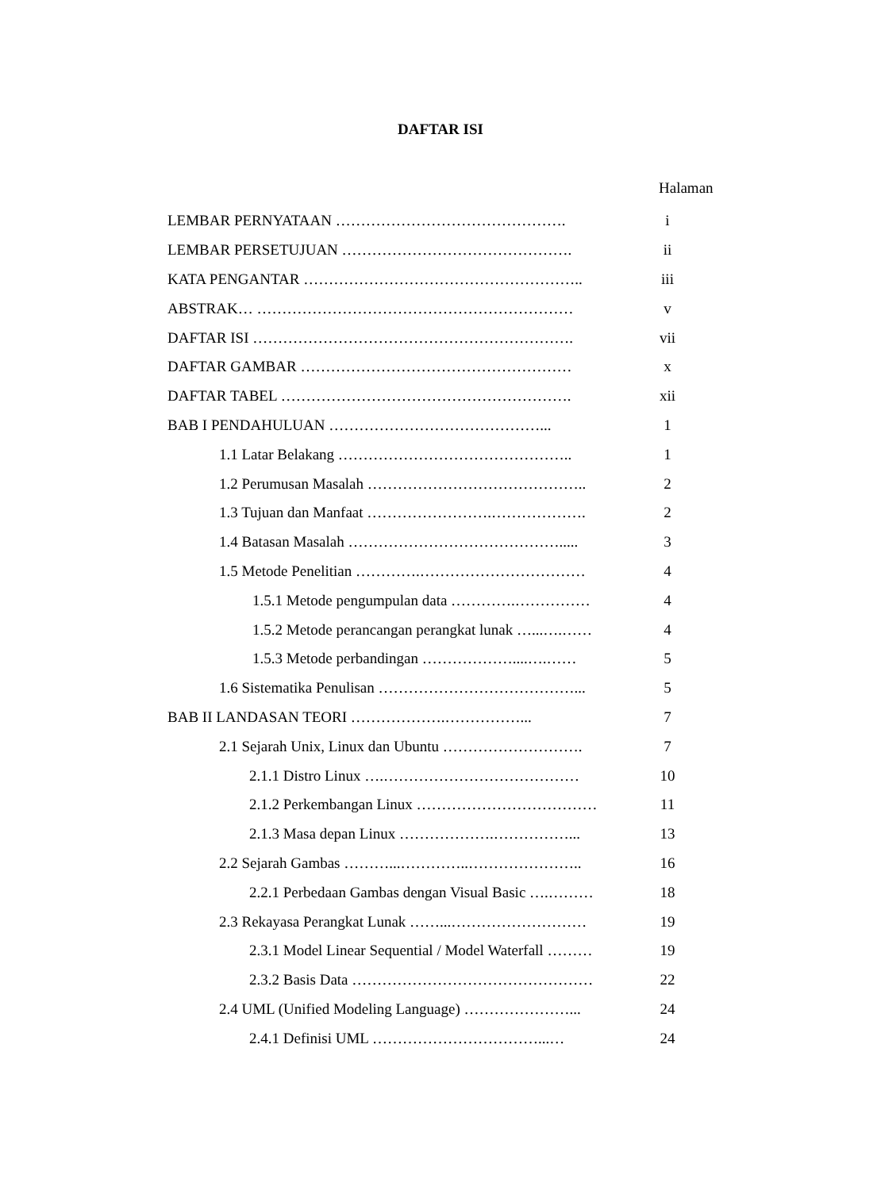DAFTAR ISI
Halaman
LEMBAR PERNYATAAN ………………………………………. i
LEMBAR PERSETUJUAN ………………………………………. ii
KATA PENGANTAR ……………………………………………….. iii
ABSTRAK… ……………………………………………………… v
DAFTAR ISI ………………………………………………………. vii
DAFTAR GAMBAR ……………………………………………… x
DAFTAR TABEL …………………………………………………. xii
BAB I PENDAHULUAN ……………………………………... 1
1.1 Latar Belakang ……………………………………….. 1
1.2 Perumusan Masalah …………………………………….. 2
1.3 Tujuan dan Manfaat …………………….………………. 2
1.4 Batasan Masalah ……………………………………..... 3
1.5 Metode Penelitian ………….…………………………… 4
1.5.1 Metode pengumpulan data ………….…………… 4
1.5.2 Metode perancangan perangkat lunak …...….…… 4
1.5.3 Metode perbandingan ………………....….…… 5
1.6 Sistematika Penulisan …………………………………... 5
BAB II LANDASAN TEORI ……………….……………... 7
2.1 Sejarah Unix, Linux dan Ubuntu ………………………. 7
2.1.1 Distro Linux ….………………………………… 10
2.1.2 Perkembangan Linux ……………………………… 11
2.1.3 Masa depan Linux ……………….……………... 13
2.2 Sejarah Gambas ………...…………..………………….. 16
2.2.1 Perbedaan Gambas dengan Visual Basic ….……… 18
2.3 Rekayasa Perangkat Lunak ……...……………………… 19
2.3.1 Model Linear Sequential / Model Waterfall ……… 19
2.3.2 Basis Data ………………………………………… 22
2.4 UML (Unified Modeling Language) …………………... 24
2.4.1 Definisi UML ……………………………...… 24